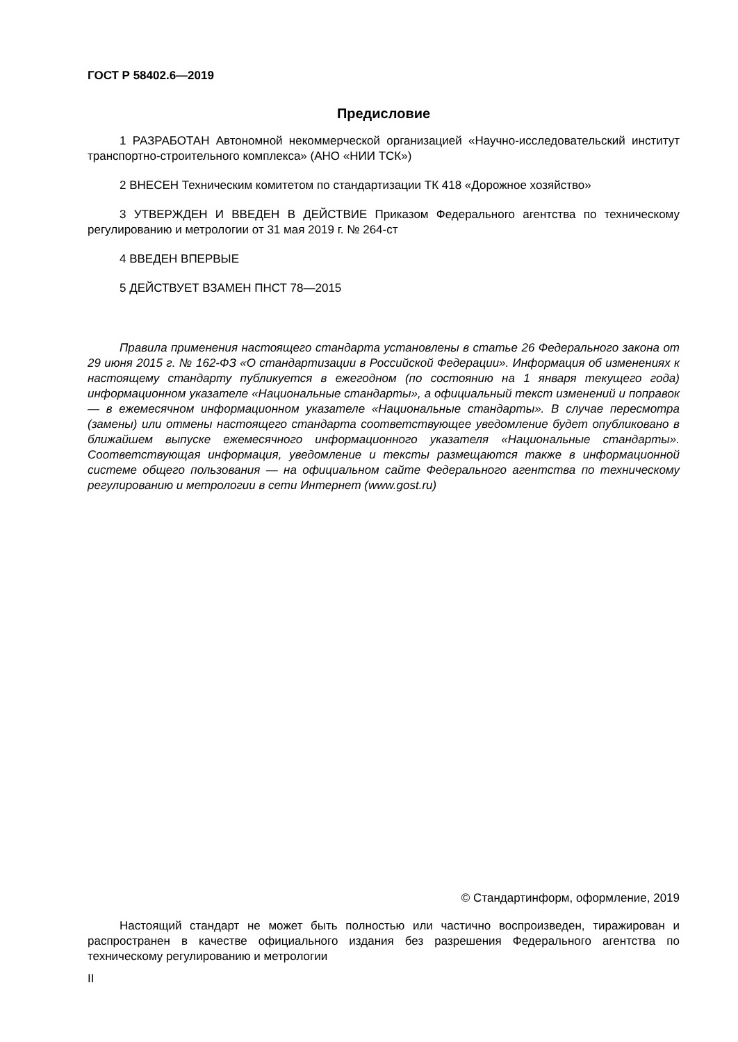ГОСТ Р 58402.6—2019
Предисловие
1 РАЗРАБОТАН Автономной некоммерческой организацией «Научно-исследовательский институт транспортно-строительного комплекса» (АНО «НИИ ТСК»)
2 ВНЕСЕН Техническим комитетом по стандартизации ТК 418 «Дорожное хозяйство»
3 УТВЕРЖДЕН И ВВЕДЕН В ДЕЙСТВИЕ Приказом Федерального агентства по техническому регулированию и метрологии от 31 мая 2019 г. № 264-ст
4 ВВЕДЕН ВПЕРВЫЕ
5 ДЕЙСТВУЕТ ВЗАМЕН ПНСТ 78—2015
Правила применения настоящего стандарта установлены в статье 26 Федерального закона от 29 июня 2015 г. № 162-ФЗ «О стандартизации в Российской Федерации». Информация об изменениях к настоящему стандарту публикуется в ежегодном (по состоянию на 1 января текущего года) информационном указателе «Национальные стандарты», а официальный текст изменений и поправок — в ежемесячном информационном указателе «Национальные стандарты». В случае пересмотра (замены) или отмены настоящего стандарта соответствующее уведомление будет опубликовано в ближайшем выпуске ежемесячного информационного указателя «Национальные стандарты». Соответствующая информация, уведомление и тексты размещаются также в информационной системе общего пользования — на официальном сайте Федерального агентства по техническому регулированию и метрологии в сети Интернет (www.gost.ru)
© Стандартинформ, оформление, 2019
Настоящий стандарт не может быть полностью или частично воспроизведен, тиражирован и распространен в качестве официального издания без разрешения Федерального агентства по техническому регулированию и метрологии
II